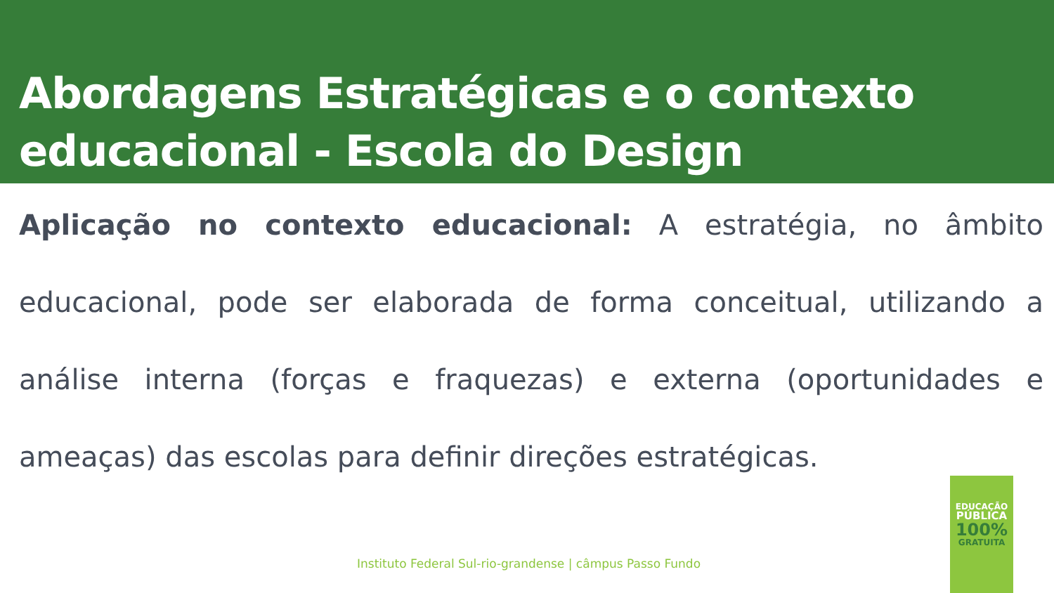Abordagens Estratégicas e o contexto educacional - Escola do Design
Aplicação no contexto educacional: A estratégia, no âmbito educacional, pode ser elaborada de forma conceitual, utilizando a análise interna (forças e fraquezas) e externa (oportunidades e ameaças) das escolas para definir direções estratégicas.
Instituto Federal Sul-rio-grandense | câmpus Passo Fundo
EDUCAÇÃO
PÚBLICA
100%
GRATUITA